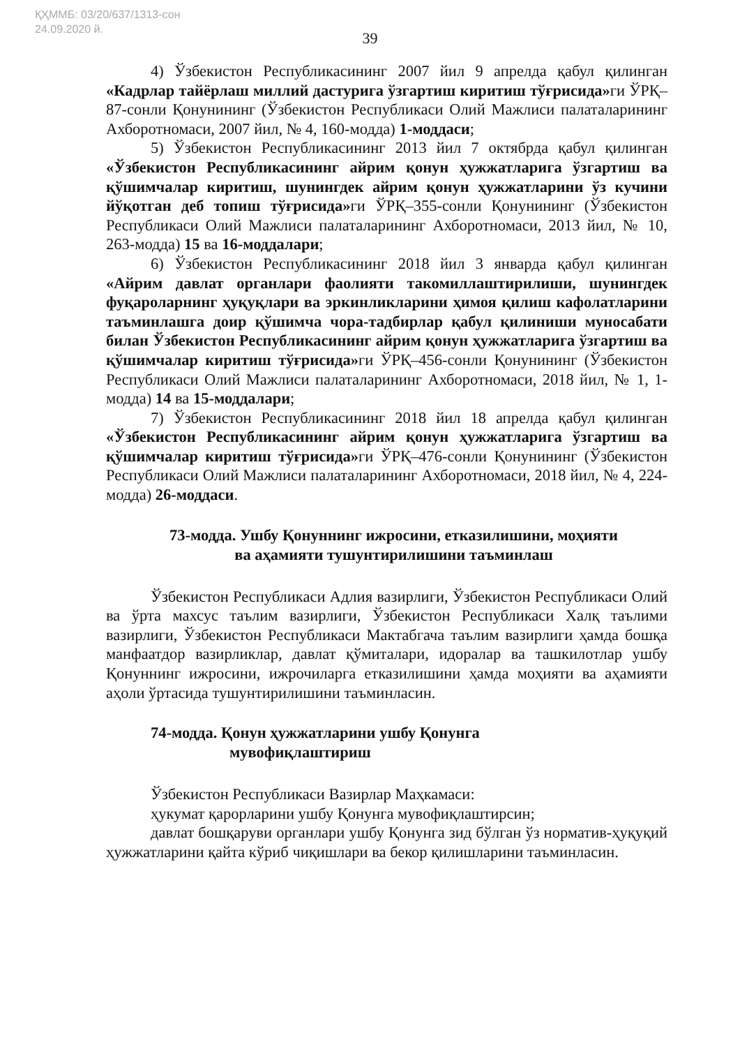ҚҲММБ: 03/20/637/1313-сон
24.09.2020 й.
39
4) Ўзбекистон Республикасининг 2007 йил 9 апрелда қабул қилинган «Кадрлар тайёрлаш миллий дастурига ўзгартиш киритиш тўғрисида»ги ЎРҚ–87-сонли Қонунининг (Ўзбекистон Республикаси Олий Мажлиси палаталарининг Ахборотномаси, 2007 йил, № 4, 160-модда) 1-моддаси;
5) Ўзбекистон Республикасининг 2013 йил 7 октябрда қабул қилинган «Ўзбекистон Республикасининг айрим қонун ҳужжатларига ўзгартиш ва қўшимчалар киритиш, шунингдек айрим қонун ҳужжатларини ўз кучини йўқотган деб топиш тўғрисида»ги ЎРҚ–355-сонли Қонунининг (Ўзбекистон Республикаси Олий Мажлиси палаталарининг Ахборотномаси, 2013 йил, № 10, 263-модда) 15 ва 16-моддалари;
6) Ўзбекистон Республикасининг 2018 йил 3 январда қабул қилинган «Айрим давлат органлари фаолияти такомиллаштирилиши, шунингдек фуқароларнинг ҳуқуқлари ва эркинликларини ҳимоя қилиш кафолатларини таъминлашга доир қўшимча чора-тадбирлар қабул қилиниши муносабати билан Ўзбекистон Республикасининг айрим қонун ҳужжатларига ўзгартиш ва қўшимчалар киритиш тўғрисида»ги ЎРҚ–456-сонли Қонунининг (Ўзбекистон Республикаси Олий Мажлиси палаталарининг Ахборотномаси, 2018 йил, № 1, 1-модда) 14 ва 15-моддалари;
7) Ўзбекистон Республикасининг 2018 йил 18 апрелда қабул қилинган «Ўзбекистон Республикасининг айрим қонун ҳужжатларига ўзгартиш ва қўшимчалар киритиш тўғрисида»ги ЎРҚ–476-сонли Қонунининг (Ўзбекистон Республикаси Олий Мажлиси палаталарининг Ахборотномаси, 2018 йил, № 4, 224-модда) 26-моддаси.
73-модда. Ушбу Қонуннинг ижросини, етказилишини, моҳияти
ва аҳамияти тушунтирилишини таъминлаш
Ўзбекистон Республикаси Адлия вазирлиги, Ўзбекистон Республикаси Олий ва ўрта махсус таълим вазирлиги, Ўзбекистон Республикаси Халқ таълими вазирлиги, Ўзбекистон Республикаси Мактабгача таълим вазирлиги ҳамда бошқа манфаатдор вазирликлар, давлат қўмиталари, идоралар ва ташкилотлар ушбу Қонуннинг ижросини, ижрочиларга етказилишини ҳамда моҳияти ва аҳамияти аҳоли ўртасида тушунтирилишини таъминласин.
74-модда. Қонун ҳужжатларини ушбу Қонунга
мувофиқлаштириш
Ўзбекистон Республикаси Вазирлар Маҳкамаси:
ҳукумат қарорларини ушбу Қонунга мувофиқлаштирсин;
давлат бошқаруви органлари ушбу Қонунга зид бўлган ўз норматив-ҳуқуқий ҳужжатларини қайта кўриб чиқишлари ва бекор қилишларини таъминласин.